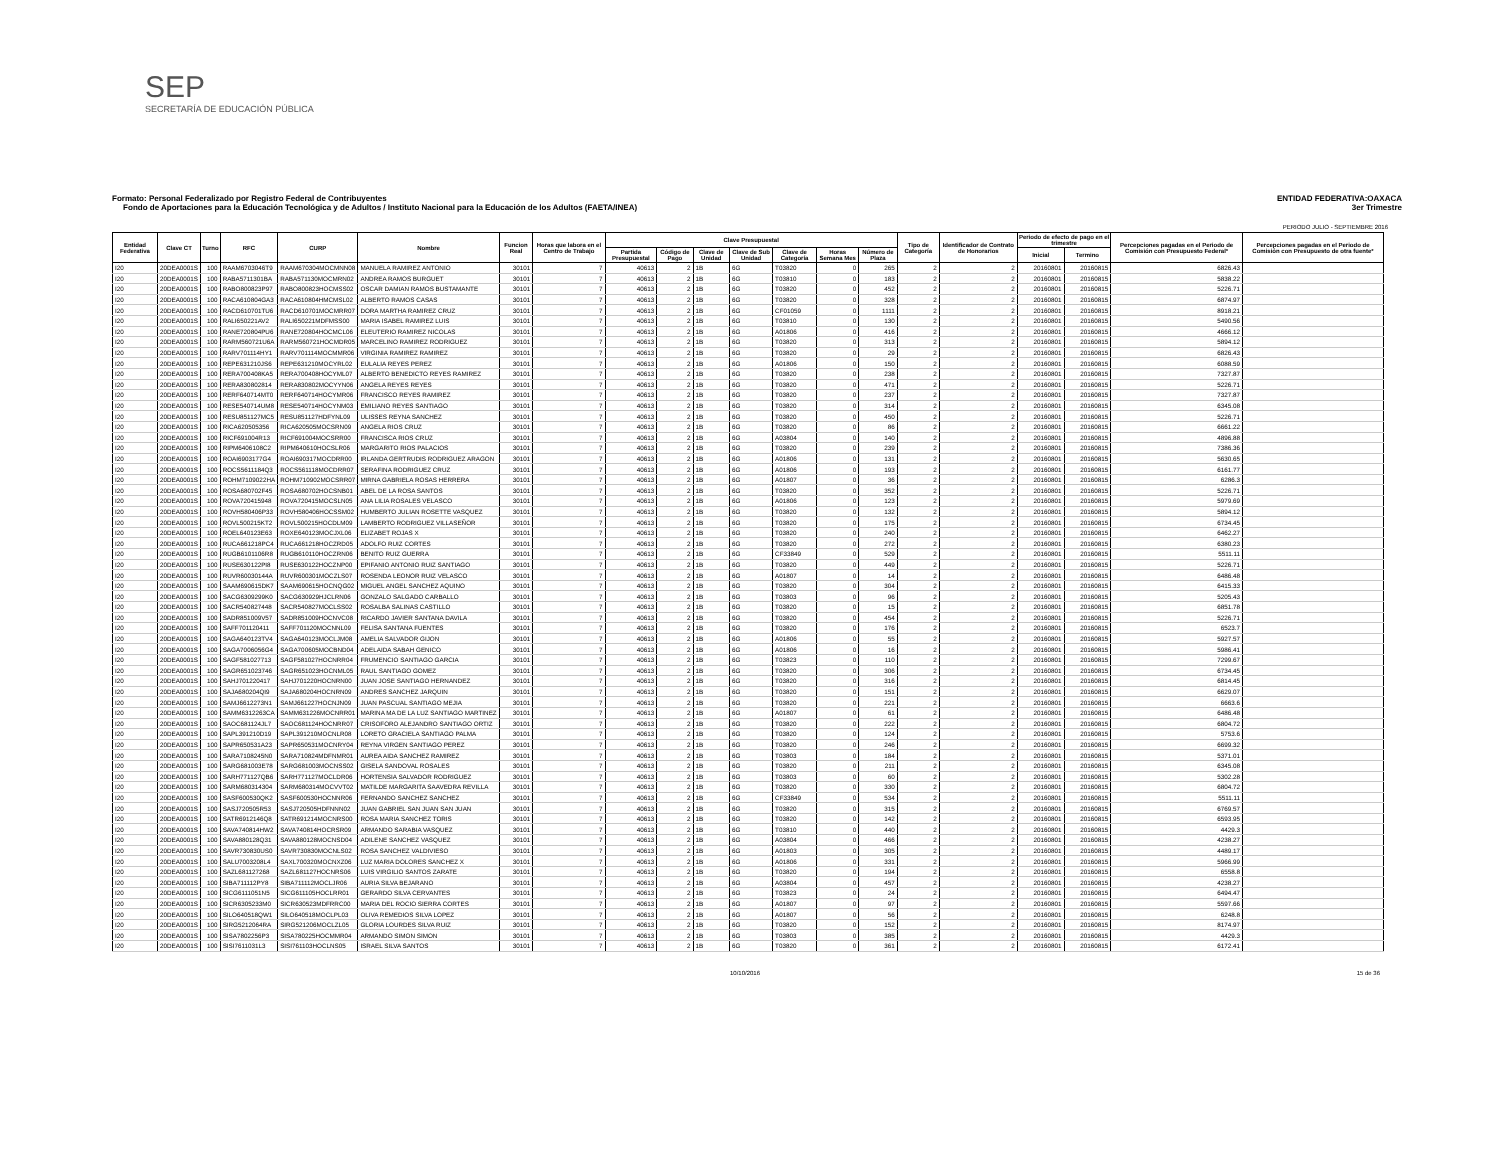SEP
SECRETARÍA DE EDUCACIÓN PÚBLICA
Formato: Personal Federalizado por Registro Federal de Contribuyentes
Fondo de Aportaciones para la Educación Tecnológica y de Adultos / Instituto Nacional para la Educación de los Adultos (FAETA/INEA)
ENTIDAD FEDERATIVA:OAXACA
3er Trimestre
PERIODO JULIO - SEPTIEMBRE 2016
| Entidad Federativa | Clave CT | Turno | RFC | CURP | Nombre | Funcion Real | Horas que labora en el Centro de Trabajo | Clave Presupuestal | | | | | | | Tipo de Categoría | Identificador de Contrato de Honorarios | Periodo de efecto de pago en el trimestre | | Percepciones pagadas en el Periodo de Comisión con Presupuesto Federal* | Percepciones pagadas en el Periodo de Comisión con Presupuesto de otra fuente* |
| --- | --- | --- | --- | --- | --- | --- | --- | --- | --- | --- | --- | --- | --- | --- | --- | --- | --- | --- | --- | --- |
| | | | | | | | | Partida Presupuestal | Código de Pago | Clave de Unidad | Clave de Sub Unidad | Clave de Categoría | Horas Semana Mes | Número de Plaza | | | Inicial | Termino | | |
| I20 | 20DEA0001S | 100 | RAAM6703046T9 | RAAM670304MOCMNN08 | MANUELA RAMIREZ ANTONIO | 30101 | 7 | 40613 | 2 | 1B | 6G | T03820 | 0 | 265 | 2 | 2 | 20160801 | 20160815 | 6826.43 | |
| I20 | 20DEA0001S | 100 | RABA5711301BA | RABA571130MOCMRN02 | ANDREA RAMOS BURGUET | 30101 | 7 | 40613 | 2 | 1B | 6G | T03810 | 0 | 183 | 2 | 2 | 20160801 | 20160815 | 5838.22 | |
| I20 | 20DEA0001S | 100 | RABO800823P97 | RABO800823HOCMSS02 | OSCAR DAMIAN RAMOS BUSTAMANTE | 30101 | 7 | 40613 | 2 | 1B | 6G | T03820 | 0 | 452 | 2 | 2 | 20160801 | 20160815 | 5226.71 | |
| I20 | 20DEA0001S | 100 | RACA610804GA3 | RACA610804HMCMSL02 | ALBERTO RAMOS CASAS | 30101 | 7 | 40613 | 2 | 1B | 6G | T03820 | 0 | 328 | 2 | 2 | 20160801 | 20160815 | 6874.97 | |
| I20 | 20DEA0001S | 100 | RACD610701TU6 | RACD610701MOCMRR07 | DORA MARTHA RAMIREZ CRUZ | 30101 | 7 | 40613 | 2 | 1B | 6G | CF01059 | 0 | 1111 | 2 | 2 | 20160801 | 20160815 | 8918.21 | |
| I20 | 20DEA0001S | 100 | RALI650221AV2 | RALI650221MDFMSS00 | MARIA ISABEL RAMIREZ LUIS | 30101 | 7 | 40613 | 2 | 1B | 6G | T03810 | 0 | 130 | 2 | 2 | 20160801 | 20160815 | 5490.56 | |
| I20 | 20DEA0001S | 100 | RANE720804PU6 | RANE720804HOCMCL06 | ELEUTERIO RAMIREZ NICOLAS | 30101 | 7 | 40613 | 2 | 1B | 6G | A01806 | 0 | 416 | 2 | 2 | 20160801 | 20160815 | 4666.12 | |
| I20 | 20DEA0001S | 100 | RARM560721U6A | RARM560721HOCMDR05 | MARCELINO RAMIREZ RODRIGUEZ | 30101 | 7 | 40613 | 2 | 1B | 6G | T03820 | 0 | 313 | 2 | 2 | 20160801 | 20160815 | 5894.12 | |
| I20 | 20DEA0001S | 100 | RARV701114HY1 | RARV701114MOCMMR06 | VIRGINIA RAMIREZ RAMIREZ | 30101 | 7 | 40613 | 2 | 1B | 6G | T03820 | 0 | 29 | 2 | 2 | 20160801 | 20160815 | 6826.43 | |
| I20 | 20DEA0001S | 100 | REPE631210JS6 | REPE631210MOCYRL02 | EULALIA REYES PEREZ | 30101 | 7 | 40613 | 2 | 1B | 6G | A01806 | 0 | 150 | 2 | 2 | 20160801 | 20160815 | 6088.59 | |
| I20 | 20DEA0001S | 100 | RERA700408KA5 | RERA700408HOCYML07 | ALBERTO BENEDICTO REYES RAMIREZ | 30101 | 7 | 40613 | 2 | 1B | 6G | T03820 | 0 | 238 | 2 | 2 | 20160801 | 20160815 | 7327.87 | |
| I20 | 20DEA0001S | 100 | RERA830802814 | RERA830802MOCYYN06 | ANGELA REYES REYES | 30101 | 7 | 40613 | 2 | 1B | 6G | T03820 | 0 | 471 | 2 | 2 | 20160801 | 20160815 | 5226.71 | |
| I20 | 20DEA0001S | 100 | RERF640714MT0 | RERF640714HOCYMR06 | FRANCISCO REYES RAMIREZ | 30101 | 7 | 40613 | 2 | 1B | 6G | T03820 | 0 | 237 | 2 | 2 | 20160801 | 20160815 | 7327.87 | |
| I20 | 20DEA0001S | 100 | RESE540714UM8 | RESE540714HOCYNM03 | EMILIANO REYES SANTIAGO | 30101 | 7 | 40613 | 2 | 1B | 6G | T03820 | 0 | 314 | 2 | 2 | 20160801 | 20160815 | 6345.08 | |
| I20 | 20DEA0001S | 100 | RESU851127MC5 | RESU851127HDFYNL09 | ULISSES REYNA SANCHEZ | 30101 | 7 | 40613 | 2 | 1B | 6G | T03820 | 0 | 450 | 2 | 2 | 20160801 | 20160815 | 5226.71 | |
| I20 | 20DEA0001S | 100 | RICA620505356 | RICA620505MOCSRN09 | ANGELA RIOS CRUZ | 30101 | 7 | 40613 | 2 | 1B | 6G | T03820 | 0 | 86 | 2 | 2 | 20160801 | 20160815 | 6661.22 | |
| I20 | 20DEA0001S | 100 | RICF691004R13 | RICF691004MOCSRR00 | FRANCISCA RIOS CRUZ | 30101 | 7 | 40613 | 2 | 1B | 6G | A03804 | 0 | 140 | 2 | 2 | 20160801 | 20160815 | 4896.88 | |
| I20 | 20DEA0001S | 100 | RIPM6406108C2 | RIPM640610HOCSLR06 | MARGARITO RIOS PALACIOS | 30101 | 7 | 40613 | 2 | 1B | 6G | T03820 | 0 | 239 | 2 | 2 | 20160801 | 20160815 | 7386.36 | |
| I20 | 20DEA0001S | 100 | ROAI6903177G4 | ROAI690317MOCDRR00 | IRLANDA GERTRUDIS RODRIGUEZ ARAGON | 30101 | 7 | 40613 | 2 | 1B | 6G | A01806 | 0 | 131 | 2 | 2 | 20160801 | 20160815 | 5630.65 | |
| I20 | 20DEA0001S | 100 | ROCS5611184Q3 | ROCS561118MOCDRR07 | SERAFINA RODRIGUEZ CRUZ | 30101 | 7 | 40613 | 2 | 1B | 6G | A01806 | 0 | 193 | 2 | 2 | 20160801 | 20160815 | 6161.77 | |
| I20 | 20DEA0001S | 100 | ROHM7109022HA | ROHM710902MOCSRR07 | MIRNA GABRIELA ROSAS HERRERA | 30101 | 7 | 40613 | 2 | 1B | 6G | A01807 | 0 | 36 | 2 | 2 | 20160801 | 20160815 | 6286.3 | |
| I20 | 20DEA0001S | 100 | ROSA680702F45 | ROSA680702HOCSNB01 | ABEL DE LA ROSA SANTOS | 30101 | 7 | 40613 | 2 | 1B | 6G | T03820 | 0 | 352 | 2 | 2 | 20160801 | 20160815 | 5226.71 | |
| I20 | 20DEA0001S | 100 | ROVA720415948 | ROVA720415MOCSLN05 | ANA LILIA ROSALES VELASCO | 30101 | 7 | 40613 | 2 | 1B | 6G | A01806 | 0 | 123 | 2 | 2 | 20160801 | 20160815 | 5979.69 | |
| I20 | 20DEA0001S | 100 | ROVH580406P33 | ROVH580406HOCSSM02 | HUMBERTO JULIAN ROSETTE VASQUEZ | 30101 | 7 | 40613 | 2 | 1B | 6G | T03820 | 0 | 132 | 2 | 2 | 20160801 | 20160815 | 5894.12 | |
| I20 | 20DEA0001S | 100 | ROVL500215KT2 | ROVL500215HOCDLM09 | LAMBERTO RODRIGUEZ VILLASEÑOR | 30101 | 7 | 40613 | 2 | 1B | 6G | T03820 | 0 | 175 | 2 | 2 | 20160801 | 20160815 | 6734.45 | |
| I20 | 20DEA0001S | 100 | ROEL640123E63 | ROXE640123MOCJXL06 | ELIZABET ROJAS X | 30101 | 7 | 40613 | 2 | 1B | 6G | T03820 | 0 | 240 | 2 | 2 | 20160801 | 20160815 | 6462.27 | |
| I20 | 20DEA0001S | 100 | RUCA661218PC4 | RUCA661218HOCZRD05 | ADOLFO RUIZ CORTES | 30101 | 7 | 40613 | 2 | 1B | 6G | T03820 | 0 | 272 | 2 | 2 | 20160801 | 20160815 | 6380.23 | |
| I20 | 20DEA0001S | 100 | RUGB6101106R8 | RUGB610110HOCZRN06 | BENITO RUIZ GUERRA | 30101 | 7 | 40613 | 2 | 1B | 6G | CF33849 | 0 | 529 | 2 | 2 | 20160801 | 20160815 | 5511.11 | |
| I20 | 20DEA0001S | 100 | RUSE630122PI8 | RUSE630122HOCZNP00 | EPIFANIO ANTONIO RUIZ SANTIAGO | 30101 | 7 | 40613 | 2 | 1B | 6G | T03820 | 0 | 449 | 2 | 2 | 20160801 | 20160815 | 5226.71 | |
| I20 | 20DEA0001S | 100 | RUVR60030144A | RUVR600301MOCZLS07 | ROSENDA LEONOR RUIZ VELASCO | 30101 | 7 | 40613 | 2 | 1B | 6G | A01807 | 0 | 14 | 2 | 2 | 20160801 | 20160815 | 6486.48 | |
| I20 | 20DEA0001S | 100 | SAAM690615DK7 | SAAM690615HOCNQG02 | MIGUEL ANGEL SANCHEZ AQUINO | 30101 | 7 | 40613 | 2 | 1B | 6G | T03820 | 0 | 304 | 2 | 2 | 20160801 | 20160815 | 6415.33 | |
| I20 | 20DEA0001S | 100 | SACG6309299K0 | SACG630929HJCLRN06 | GONZALO SALGADO CARBALLO | 30101 | 7 | 40613 | 2 | 1B | 6G | T03803 | 0 | 96 | 2 | 2 | 20160801 | 20160815 | 5205.43 | |
| I20 | 20DEA0001S | 100 | SACR540827448 | SACR540827MOCLSS02 | ROSALBA SALINAS CASTILLO | 30101 | 7 | 40613 | 2 | 1B | 6G | T03820 | 0 | 15 | 2 | 2 | 20160801 | 20160815 | 6851.78 | |
| I20 | 20DEA0001S | 100 | SADR851009V57 | SADR851009HOCNVC08 | RICARDO JAVIER SANTANA DAVILA | 30101 | 7 | 40613 | 2 | 1B | 6G | T03820 | 0 | 454 | 2 | 2 | 20160801 | 20160815 | 5226.71 | |
| I20 | 20DEA0001S | 100 | SAFF701120411 | SAFF701120MOCNNL09 | FELISA SANTANA FUENTES | 30101 | 7 | 40613 | 2 | 1B | 6G | T03820 | 0 | 176 | 2 | 2 | 20160801 | 20160815 | 6523.7 | |
| I20 | 20DEA0001S | 100 | SAGA640123TV4 | SAGA640123MOCLJM08 | AMELIA SALVADOR GIJON | 30101 | 7 | 40613 | 2 | 1B | 6G | A01806 | 0 | 55 | 2 | 2 | 20160801 | 20160815 | 5927.57 | |
| I20 | 20DEA0001S | 100 | SAGA7006056G4 | SAGA700605MOCBND04 | ADELAIDA SABAH GENICO | 30101 | 7 | 40613 | 2 | 1B | 6G | A01806 | 0 | 16 | 2 | 2 | 20160801 | 20160815 | 5986.41 | |
| I20 | 20DEA0001S | 100 | SAGF581027713 | SAGF581027HOCNRR04 | FRUMENCIO SANTIAGO GARCIA | 30101 | 7 | 40613 | 2 | 1B | 6G | T03823 | 0 | 110 | 2 | 2 | 20160801 | 20160815 | 7299.67 | |
| I20 | 20DEA0001S | 100 | SAGR651023746 | SAGR651023HOCNML05 | RAUL SANTIAGO GOMEZ | 30101 | 7 | 40613 | 2 | 1B | 6G | T03820 | 0 | 306 | 2 | 2 | 20160801 | 20160815 | 6734.45 | |
| I20 | 20DEA0001S | 100 | SAHJ701220417 | SAHJ701220HOCNRN00 | JUAN JOSE SANTIAGO HERNANDEZ | 30101 | 7 | 40613 | 2 | 1B | 6G | T03820 | 0 | 316 | 2 | 2 | 20160801 | 20160815 | 6814.45 | |
| I20 | 20DEA0001S | 100 | SAJA680204QI9 | SAJA680204HOCNRN09 | ANDRES SANCHEZ JARQUIN | 30101 | 7 | 40613 | 2 | 1B | 6G | T03820 | 0 | 151 | 2 | 2 | 20160801 | 20160815 | 6629.07 | |
| I20 | 20DEA0001S | 100 | SAMJ6612273N1 | SAMJ661227HOCNJN09 | JUAN PASCUAL SANTIAGO MEJIA | 30101 | 7 | 40613 | 2 | 1B | 6G | T03820 | 0 | 221 | 2 | 2 | 20160801 | 20160815 | 6663.6 | |
| I20 | 20DEA0001S | 100 | SAMM6312263CA | SAMM631226MOCNRR01 | MARINA MA DE LA LUZ SANTIAGO MARTINEZ | 30101 | 7 | 40613 | 2 | 1B | 6G | A01807 | 0 | 61 | 2 | 2 | 20160801 | 20160815 | 6486.48 | |
| I20 | 20DEA0001S | 100 | SAOC681124JL7 | SAOC681124HOCNRR07 | CRISOFORO ALEJANDRO SANTIAGO ORTIZ | 30101 | 7 | 40613 | 2 | 1B | 6G | T03820 | 0 | 222 | 2 | 2 | 20160801 | 20160815 | 6804.72 | |
| I20 | 20DEA0001S | 100 | SAPL391210D19 | SAPL391210MOCNLR08 | LORETO GRACIELA SANTIAGO PALMA | 30101 | 7 | 40613 | 2 | 1B | 6G | T03820 | 0 | 124 | 2 | 2 | 20160801 | 20160815 | 5753.6 | |
| I20 | 20DEA0001S | 100 | SAPR650531A23 | SAPR650531MOCNRY04 | REYNA VIRGEN SANTIAGO PEREZ | 30101 | 7 | 40613 | 2 | 1B | 6G | T03820 | 0 | 246 | 2 | 2 | 20160801 | 20160815 | 6699.32 | |
| I20 | 20DEA0001S | 100 | SARA7108245N0 | SARA710824MDFNMR01 | AUREA AIDA SANCHEZ RAMIREZ | 30101 | 7 | 40613 | 2 | 1B | 6G | T03803 | 0 | 184 | 2 | 2 | 20160801 | 20160815 | 5371.01 | |
| I20 | 20DEA0001S | 100 | SARG681003E78 | SARG681003MOCNSS02 | GISELA SANDOVAL ROSALES | 30101 | 7 | 40613 | 2 | 1B | 6G | T03820 | 0 | 211 | 2 | 2 | 20160801 | 20160815 | 6345.08 | |
| I20 | 20DEA0001S | 100 | SARH771127QB6 | SARH771127MOCLDR06 | HORTENSIA SALVADOR RODRIGUEZ | 30101 | 7 | 40613 | 2 | 1B | 6G | T03803 | 0 | 60 | 2 | 2 | 20160801 | 20160815 | 5302.28 | |
| I20 | 20DEA0001S | 100 | SARM680314304 | SARM680314MOCVVT02 | MATILDE MARGARITA SAAVEDRA REVILLA | 30101 | 7 | 40613 | 2 | 1B | 6G | T03820 | 0 | 330 | 2 | 2 | 20160801 | 20160815 | 6804.72 | |
| I20 | 20DEA0001S | 100 | SASF600530QK2 | SASF600530HOCNNR06 | FERNANDO SANCHEZ SANCHEZ | 30101 | 7 | 40613 | 2 | 1B | 6G | CF33849 | 0 | 534 | 2 | 2 | 20160801 | 20160815 | 5511.11 | |
| I20 | 20DEA0001S | 100 | SASJ720505R53 | SASJ720505HDFNNN02 | JUAN GABRIEL SAN JUAN SAN JUAN | 30101 | 7 | 40613 | 2 | 1B | 6G | T03820 | 0 | 315 | 2 | 2 | 20160801 | 20160815 | 6769.57 | |
| I20 | 20DEA0001S | 100 | SATR6912146Q8 | SATR691214MOCNRS00 | ROSA MARIA SANCHEZ TORIS | 30101 | 7 | 40613 | 2 | 1B | 6G | T03820 | 0 | 142 | 2 | 2 | 20160801 | 20160815 | 6593.95 | |
| I20 | 20DEA0001S | 100 | SAVA740814HW2 | SAVA740814HOCRSR09 | ARMANDO SARABIA VASQUEZ | 30101 | 7 | 40613 | 2 | 1B | 6G | T03810 | 0 | 440 | 2 | 2 | 20160801 | 20160815 | 4429.3 | |
| I20 | 20DEA0001S | 100 | SAVA880128Q31 | SAVA880128MOCNSD04 | ADILENE SANCHEZ VASQUEZ | 30101 | 7 | 40613 | 2 | 1B | 6G | A03804 | 0 | 466 | 2 | 2 | 20160801 | 20160815 | 4238.27 | |
| I20 | 20DEA0001S | 100 | SAVR730830US0 | SAVR730830MOCNLS02 | ROSA SANCHEZ VALDIVIESO | 30101 | 7 | 40613 | 2 | 1B | 6G | A01803 | 0 | 305 | 2 | 2 | 20160801 | 20160815 | 4489.17 | |
| I20 | 20DEA0001S | 100 | SALU7003208L4 | SAXL700320MOCNXZ06 | LUZ MARIA DOLORES SANCHEZ X | 30101 | 7 | 40613 | 2 | 1B | 6G | A01806 | 0 | 331 | 2 | 2 | 20160801 | 20160815 | 5966.99 | |
| I20 | 20DEA0001S | 100 | SAZL681127268 | SAZL681127HOCNRS06 | LUIS VIRGILIO SANTOS ZARATE | 30101 | 7 | 40613 | 2 | 1B | 6G | T03820 | 0 | 194 | 2 | 2 | 20160801 | 20160815 | 6558.8 | |
| I20 | 20DEA0001S | 100 | SIBA711112PY8 | SIBA711112MOCLJR06 | AURIA SILVA BEJARANO | 30101 | 7 | 40613 | 2 | 1B | 6G | A03804 | 0 | 457 | 2 | 2 | 20160801 | 20160815 | 4238.27 | |
| I20 | 20DEA0001S | 100 | SICG6111051N5 | SICG611105HOCLRR01 | GERARDO SILVA CERVANTES | 30101 | 7 | 40613 | 2 | 1B | 6G | T03823 | 0 | 24 | 2 | 2 | 20160801 | 20160815 | 6494.47 | |
| I20 | 20DEA0001S | 100 | SICR6305233M0 | SICR630523MDFRRC00 | MARIA DEL ROCIO SIERRA CORTES | 30101 | 7 | 40613 | 2 | 1B | 6G | A01807 | 0 | 97 | 2 | 2 | 20160801 | 20160815 | 5597.66 | |
| I20 | 20DEA0001S | 100 | SILO640518QW1 | SILO640518MOCLPL03 | OLIVA REMEDIOS SILVA LOPEZ | 30101 | 7 | 40613 | 2 | 1B | 6G | A01807 | 0 | 56 | 2 | 2 | 20160801 | 20160815 | 6248.8 | |
| I20 | 20DEA0001S | 100 | SIRG5212064RA | SIRG521206MOCLZL05 | GLORIA LOURDES SILVA RUIZ | 30101 | 7 | 40613 | 2 | 1B | 6G | T03820 | 0 | 152 | 2 | 2 | 20160801 | 20160815 | 8174.97 | |
| I20 | 20DEA0001S | 100 | SISA7802256P3 | SISA780225HOCMMR04 | ARMANDO SIMON SIMON | 30101 | 7 | 40613 | 2 | 1B | 6G | T03803 | 0 | 385 | 2 | 2 | 20160801 | 20160815 | 4429.3 | |
| I20 | 20DEA0001S | 100 | SISI7611031L3 | SISI761103HOCLNS05 | ISRAEL SILVA SANTOS | 30101 | 7 | 40613 | 2 | 1B | 6G | T03820 | 0 | 361 | 2 | 2 | 20160801 | 20160815 | 6172.41 | |
10/10/2016 15 de 36